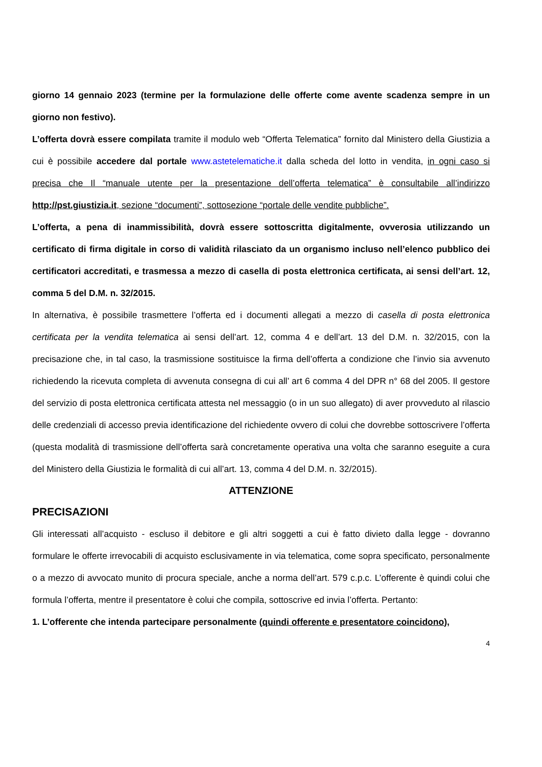giorno 14 gennaio 2023 (termine per la formulazione delle offerte come avente scadenza sempre in un giorno non festivo).
L’offerta dovrà essere compilata tramite il modulo web “Offerta Telematica” fornito dal Ministero della Giustizia a cui è possibile accedere dal portale www.astetelematiche.it dalla scheda del lotto in vendita, in ogni caso si precisa che Il “manuale utente per la presentazione dell’offerta telematica” è consultabile all’indirizzo http://pst.giustizia.it, sezione “documenti”, sottosezione “portale delle vendite pubbliche”.
L’offerta, a pena di inammissibilità, dovrà essere sottoscritta digitalmente, ovverosia utilizzando un certificato di firma digitale in corso di validità rilasciato da un organismo incluso nell’elenco pubblico dei certificatori accreditati, e trasmessa a mezzo di casella di posta elettronica certificata, ai sensi dell’art. 12, comma 5 del D.M. n. 32/2015.
In alternativa, è possibile trasmettere l’offerta ed i documenti allegati a mezzo di casella di posta elettronica certificata per la vendita telematica ai sensi dell’art. 12, comma 4 e dell’art. 13 del D.M. n. 32/2015, con la precisazione che, in tal caso, la trasmissione sostituisce la firma dell’offerta a condizione che l’invio sia avvenuto richiedendo la ricevuta completa di avvenuta consegna di cui all’ art 6 comma 4 del DPR n° 68 del 2005. Il gestore del servizio di posta elettronica certificata attesta nel messaggio (o in un suo allegato) di aver provveduto al rilascio delle credenziali di accesso previa identificazione del richiedente ovvero di colui che dovrebbe sottoscrivere l’offerta (questa modalità di trasmissione dell’offerta sarà concretamente operativa una volta che saranno eseguite a cura del Ministero della Giustizia le formalità di cui all’art. 13, comma 4 del D.M. n. 32/2015).
ATTENZIONE
PRECISAZIONI
Gli interessati all’acquisto - escluso il debitore e gli altri soggetti a cui è fatto divieto dalla legge - dovranno formulare le offerte irrevocabili di acquisto esclusivamente in via telematica, come sopra specificato, personalmente o a mezzo di avvocato munito di procura speciale, anche a norma dell’art. 579 c.p.c. L’offerente è quindi colui che formula l’offerta, mentre il presentatore è colui che compila, sottoscrive ed invia l’offerta. Pertanto:
1. L’offerente che intenda partecipare personalmente (quindi offerente e presentatore coincidono),
4